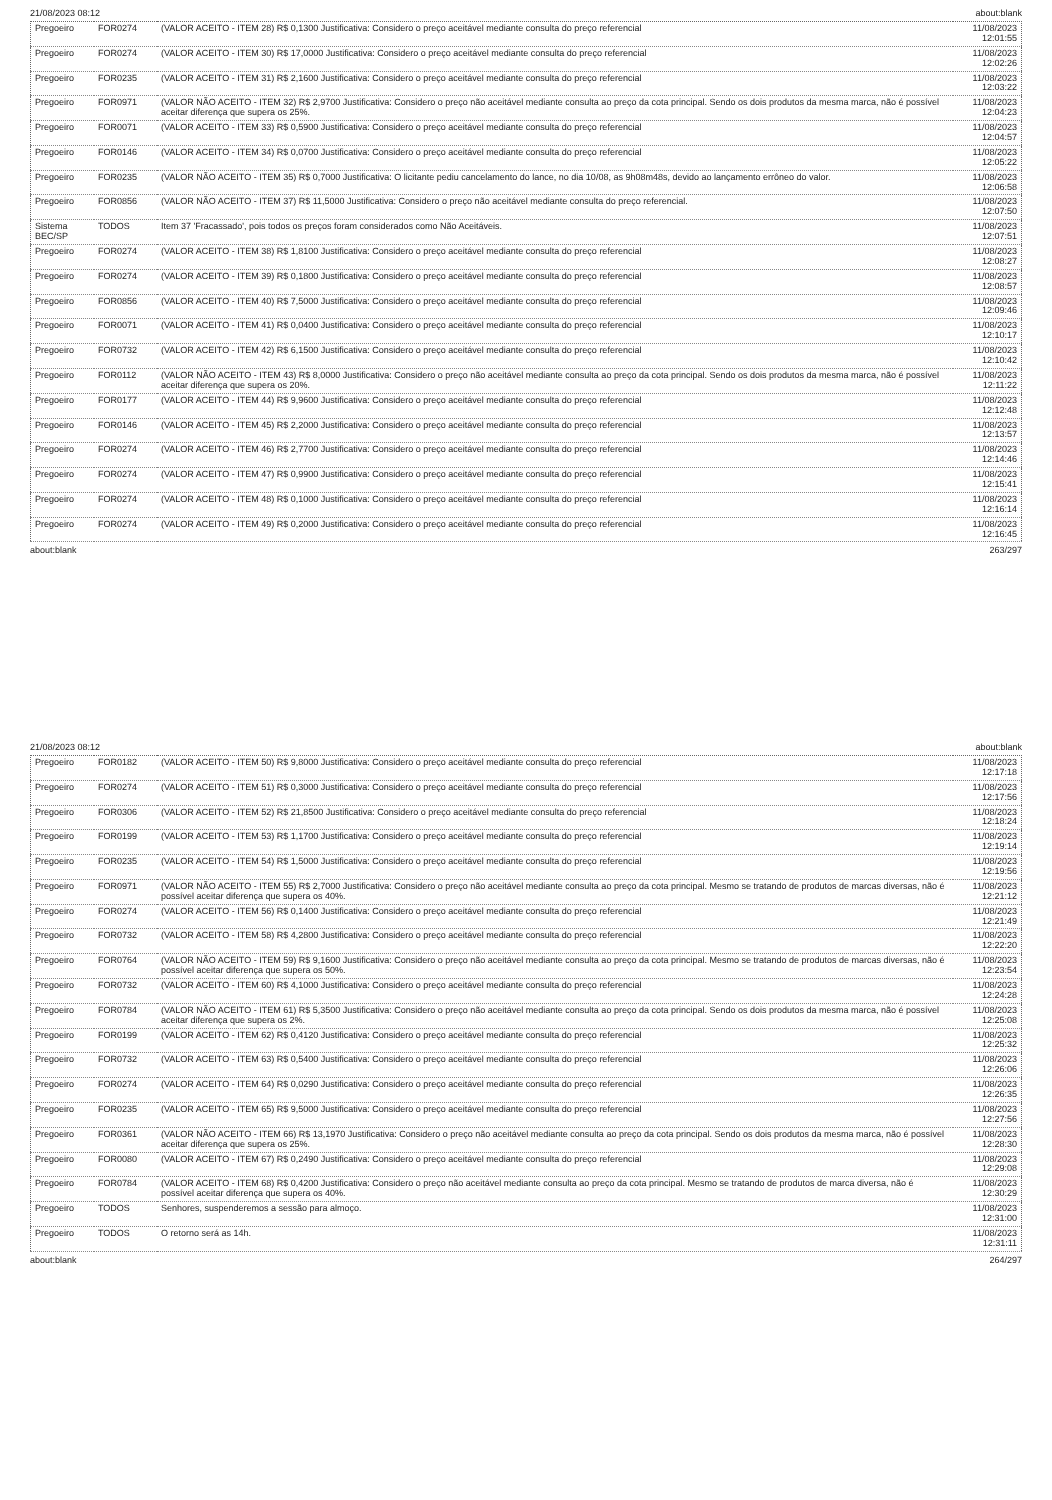21/08/2023 08:12 about:blank
| Pregoeiro | FOR0274 | (VALOR ACEITO - ITEM 28) R$ 0,1300 Justificativa: Considero o preço aceitável mediante consulta do preço referencial | 11/08/2023 12:01:55 |
| Pregoeiro | FOR0274 | (VALOR ACEITO - ITEM 30) R$ 17,0000 Justificativa: Considero o preço aceitável mediante consulta do preço referencial | 11/08/2023 12:02:26 |
| Pregoeiro | FOR0235 | (VALOR ACEITO - ITEM 31) R$ 2,1600 Justificativa: Considero o preço aceitável mediante consulta do preço referencial | 11/08/2023 12:03:22 |
| Pregoeiro | FOR0971 | (VALOR NÃO ACEITO - ITEM 32) R$ 2,9700 Justificativa: Considero o preço não aceitável mediante consulta ao preço da cota principal. Sendo os dois produtos da mesma marca, não é possível aceitar diferença que supera os 25%. | 11/08/2023 12:04:23 |
| Pregoeiro | FOR0071 | (VALOR ACEITO - ITEM 33) R$ 0,5900 Justificativa: Considero o preço aceitável mediante consulta do preço referencial | 11/08/2023 12:04:57 |
| Pregoeiro | FOR0146 | (VALOR ACEITO - ITEM 34) R$ 0,0700 Justificativa: Considero o preço aceitável mediante consulta do preço referencial | 11/08/2023 12:05:22 |
| Pregoeiro | FOR0235 | (VALOR NÃO ACEITO - ITEM 35) R$ 0,7000 Justificativa: O licitante pediu cancelamento do lance, no dia 10/08, as 9h08m48s, devido ao lançamento errôneo do valor. | 11/08/2023 12:06:58 |
| Pregoeiro | FOR0856 | (VALOR NÃO ACEITO - ITEM 37) R$ 11,5000 Justificativa: Considero o preço não aceitável mediante consulta do preço referencial. | 11/08/2023 12:07:50 |
| Sistema BEC/SP | TODOS | Item 37 'Fracassado', pois todos os preços foram considerados como Não Aceitáveis. | 11/08/2023 12:07:51 |
| Pregoeiro | FOR0274 | (VALOR ACEITO - ITEM 38) R$ 1,8100 Justificativa: Considero o preço aceitável mediante consulta do preço referencial | 11/08/2023 12:08:27 |
| Pregoeiro | FOR0274 | (VALOR ACEITO - ITEM 39) R$ 0,1800 Justificativa: Considero o preço aceitável mediante consulta do preço referencial | 11/08/2023 12:08:57 |
| Pregoeiro | FOR0856 | (VALOR ACEITO - ITEM 40) R$ 7,5000 Justificativa: Considero o preço aceitável mediante consulta do preço referencial | 11/08/2023 12:09:46 |
| Pregoeiro | FOR0071 | (VALOR ACEITO - ITEM 41) R$ 0,0400 Justificativa: Considero o preço aceitável mediante consulta do preço referencial | 11/08/2023 12:10:17 |
| Pregoeiro | FOR0732 | (VALOR ACEITO - ITEM 42) R$ 6,1500 Justificativa: Considero o preço aceitável mediante consulta do preço referencial | 11/08/2023 12:10:42 |
| Pregoeiro | FOR0112 | (VALOR NÃO ACEITO - ITEM 43) R$ 8,0000 Justificativa: Considero o preço não aceitável mediante consulta ao preço da cota principal. Sendo os dois produtos da mesma marca, não é possível aceitar diferença que supera os 20%. | 11/08/2023 12:11:22 |
| Pregoeiro | FOR0177 | (VALOR ACEITO - ITEM 44) R$ 9,9600 Justificativa: Considero o preço aceitável mediante consulta do preço referencial | 11/08/2023 12:12:48 |
| Pregoeiro | FOR0146 | (VALOR ACEITO - ITEM 45) R$ 2,2000 Justificativa: Considero o preço aceitável mediante consulta do preço referencial | 11/08/2023 12:13:57 |
| Pregoeiro | FOR0274 | (VALOR ACEITO - ITEM 46) R$ 2,7700 Justificativa: Considero o preço aceitável mediante consulta do preço referencial | 11/08/2023 12:14:46 |
| Pregoeiro | FOR0274 | (VALOR ACEITO - ITEM 47) R$ 0,9900 Justificativa: Considero o preço aceitável mediante consulta do preço referencial | 11/08/2023 12:15:41 |
| Pregoeiro | FOR0274 | (VALOR ACEITO - ITEM 48) R$ 0,1000 Justificativa: Considero o preço aceitável mediante consulta do preço referencial | 11/08/2023 12:16:14 |
| Pregoeiro | FOR0274 | (VALOR ACEITO - ITEM 49) R$ 0,2000 Justificativa: Considero o preço aceitável mediante consulta do preço referencial | 11/08/2023 12:16:45 |
about:blank 263/297
21/08/2023 08:12 about:blank
| Pregoeiro | FOR0182 | (VALOR ACEITO - ITEM 50) R$ 9,8000 Justificativa: Considero o preço aceitável mediante consulta do preço referencial | 11/08/2023 12:17:18 |
| Pregoeiro | FOR0274 | (VALOR ACEITO - ITEM 51) R$ 0,3000 Justificativa: Considero o preço aceitável mediante consulta do preço referencial | 11/08/2023 12:17:56 |
| Pregoeiro | FOR0306 | (VALOR ACEITO - ITEM 52) R$ 21,8500 Justificativa: Considero o preço aceitável mediante consulta do preço referencial | 11/08/2023 12:18:24 |
| Pregoeiro | FOR0199 | (VALOR ACEITO - ITEM 53) R$ 1,1700 Justificativa: Considero o preço aceitável mediante consulta do preço referencial | 11/08/2023 12:19:14 |
| Pregoeiro | FOR0235 | (VALOR ACEITO - ITEM 54) R$ 1,5000 Justificativa: Considero o preço aceitável mediante consulta do preço referencial | 11/08/2023 12:19:56 |
| Pregoeiro | FOR0971 | (VALOR NÃO ACEITO - ITEM 55) R$ 2,7000 Justificativa: Considero o preço não aceitável mediante consulta ao preço da cota principal. Mesmo se tratando de produtos de marcas diversas, não é possível aceitar diferença que supera os 40%. | 11/08/2023 12:21:12 |
| Pregoeiro | FOR0274 | (VALOR ACEITO - ITEM 56) R$ 0,1400 Justificativa: Considero o preço aceitável mediante consulta do preço referencial | 11/08/2023 12:21:49 |
| Pregoeiro | FOR0732 | (VALOR ACEITO - ITEM 58) R$ 4,2800 Justificativa: Considero o preço aceitável mediante consulta do preço referencial | 11/08/2023 12:22:20 |
| Pregoeiro | FOR0764 | (VALOR NÃO ACEITO - ITEM 59) R$ 9,1600 Justificativa: Considero o preço não aceitável mediante consulta ao preço da cota principal. Mesmo se tratando de produtos de marcas diversas, não é possível aceitar diferença que supera os 50%. | 11/08/2023 12:23:54 |
| Pregoeiro | FOR0732 | (VALOR ACEITO - ITEM 60) R$ 4,1000 Justificativa: Considero o preço aceitável mediante consulta do preço referencial | 11/08/2023 12:24:28 |
| Pregoeiro | FOR0784 | (VALOR NÃO ACEITO - ITEM 61) R$ 5,3500 Justificativa: Considero o preço não aceitável mediante consulta ao preço da cota principal. Sendo os dois produtos da mesma marca, não é possível aceitar diferença que supera os 2%. | 11/08/2023 12:25:08 |
| Pregoeiro | FOR0199 | (VALOR ACEITO - ITEM 62) R$ 0,4120 Justificativa: Considero o preço aceitável mediante consulta do preço referencial | 11/08/2023 12:25:32 |
| Pregoeiro | FOR0732 | (VALOR ACEITO - ITEM 63) R$ 0,5400 Justificativa: Considero o preço aceitável mediante consulta do preço referencial | 11/08/2023 12:26:06 |
| Pregoeiro | FOR0274 | (VALOR ACEITO - ITEM 64) R$ 0,0290 Justificativa: Considero o preço aceitável mediante consulta do preço referencial | 11/08/2023 12:26:35 |
| Pregoeiro | FOR0235 | (VALOR ACEITO - ITEM 65) R$ 9,5000 Justificativa: Considero o preço aceitável mediante consulta do preço referencial | 11/08/2023 12:27:56 |
| Pregoeiro | FOR0361 | (VALOR NÃO ACEITO - ITEM 66) R$ 13,1970 Justificativa: Considero o preço não aceitável mediante consulta ao preço da cota principal. Sendo os dois produtos da mesma marca, não é possível aceitar diferença que supera os 25%. | 11/08/2023 12:28:30 |
| Pregoeiro | FOR0080 | (VALOR ACEITO - ITEM 67) R$ 0,2490 Justificativa: Considero o preço aceitável mediante consulta do preço referencial | 11/08/2023 12:29:08 |
| Pregoeiro | FOR0784 | (VALOR ACEITO - ITEM 68) R$ 0,4200 Justificativa: Considero o preço não aceitável mediante consulta ao preço da cota principal. Mesmo se tratando de produtos de marca diversa, não é possível aceitar diferença que supera os 40%. | 11/08/2023 12:30:29 |
| Pregoeiro | TODOS | Senhores, suspenderemos a sessão para almoço. | 11/08/2023 12:31:00 |
| Pregoeiro | TODOS | O retorno será as 14h. | 11/08/2023 12:31:11 |
about:blank 264/297